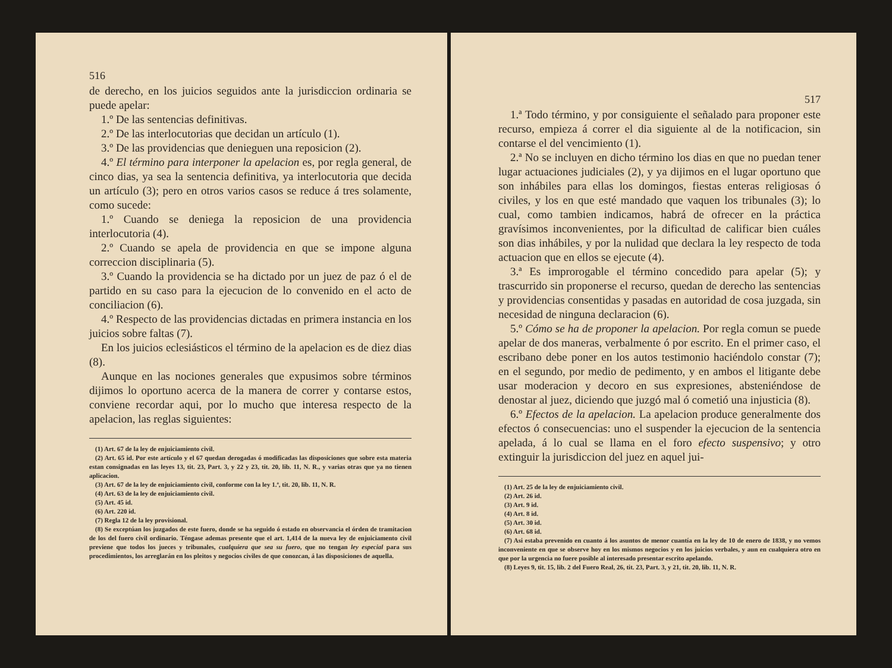516
de derecho, en los juicios seguidos ante la jurisdiccion ordinaria se puede apelar:
1.º De las sentencias definitivas.
2.º De las interlocutorias que decidan un artículo (1).
3.º De las providencias que denieguen una reposicion (2).
4.º El término para interponer la apelacion es, por regla general, de cinco dias, ya sea la sentencia definitiva, ya interlocutoria que decida un artículo (3); pero en otros varios casos se reduce á tres solamente, como sucede:
1.º Cuando se deniega la reposicion de una providencia interlocutoria (4).
2.º Cuando se apela de providencia en que se impone alguna correccion disciplinaria (5).
3.º Cuando la providencia se ha dictado por un juez de paz ó el de partido en su caso para la ejecucion de lo convenido en el acto de conciliacion (6).
4.º Respecto de las providencias dictadas en primera instancia en los juicios sobre faltas (7).
En los juicios eclesiásticos el término de la apelacion es de diez dias (8).
Aunque en las nociones generales que expusimos sobre términos dijimos lo oportuno acerca de la manera de correr y contarse estos, conviene recordar aqui, por lo mucho que interesa respecto de la apelacion, las reglas siguientes:
(1) Art. 67 de la ley de enjuiciamiento civil.
(2) Art. 65 id. Por este artículo y el 67 quedan derogadas ó modificadas las disposiciones que sobre esta materia estan consignadas en las leyes 13, tit. 23, Part. 3, y 22 y 23, tit. 20, lib. 11, N. R., y varias otras que ya no tienen aplicacion.
(3) Art. 67 de la ley de enjuiciamiento civil, conforme con la ley 1.ª, tit. 20, lib. 11, N. R.
(4) Art. 63 de la ley de enjuiciamiento civil.
(5) Art. 45 id.
(6) Art. 220 id.
(7) Regla 12 de la ley provisional.
(8) Se exceptúan los juzgados de este fuero, donde se ha seguido ó estado en observancia el órden de tramitacion de los del fuero civil ordinario. Téngase ademas presente que el art. 1,414 de la nueva ley de enjuiciamento civil previene que todos los jueces y tribunales, cualquiera que sea su fuero, que no tengan ley especial para sus procedimientos, los arreglarán en los pleitos y negocios civiles de que conozcan, á las disposiciones de aquella.
517
1.ª Todo término, y por consiguiente el señalado para proponer este recurso, empieza á correr el dia siguiente al de la notificacion, sin contarse el del vencimiento (1).
2.ª No se incluyen en dicho término los dias en que no puedan tener lugar actuaciones judiciales (2), y ya dijimos en el lugar oportuno que son inhábiles para ellas los domingos, fiestas enteras religiosas ó civiles, y los en que esté mandado que vaquen los tribunales (3); lo cual, como tambien indicamos, habrá de ofrecer en la práctica gravísimos inconvenientes, por la dificultad de calificar bien cuáles son dias inhábiles, y por la nulidad que declara la ley respecto de toda actuacion que en ellos se ejecute (4).
3.ª Es improrogable el término concedido para apelar (5); y trascurrido sin proponerse el recurso, quedan de derecho las sentencias y providencias consentidas y pasadas en autoridad de cosa juzgada, sin necesidad de ninguna declaracion (6).
5.º Cómo se ha de proponer la apelacion. Por regla comun se puede apelar de dos maneras, verbalmente ó por escrito. En el primer caso, el escribano debe poner en los autos testimonio haciéndolo constar (7); en el segundo, por medio de pedimento, y en ambos el litigante debe usar moderacion y decoro en sus expresiones, absteniéndose de denostar al juez, diciendo que juzgó mal ó cometió una injusticia (8).
6.º Efectos de la apelacion. La apelacion produce generalmente dos efectos ó consecuencias: uno el suspender la ejecucion de la sentencia apelada, á lo cual se llama en el foro efecto suspensivo; y otro extinguir la jurisdiccion del juez en aquel jui-
(1) Art. 25 de la ley de enjuiciamiento civil.
(2) Art. 26 id.
(3) Art. 9 id.
(4) Art. 8 id.
(5) Art. 30 id.
(6) Art. 68 id.
(7) Asi estaba prevenido en cuanto á los asuntos de menor cuantía en la ley de 10 de enero de 1838, y no vemos inconveniente en que se observe hoy en los mismos negocios y en los juicios verbales, y aun en cualquiera otro en que por la urgencia no fuere posible al interesado presentar escrito apelando.
(8) Leyes 9, tit. 15, lib. 2 del Fuero Real, 26, tit. 23, Part. 3, y 21, tit. 20, lib. 11, N. R.